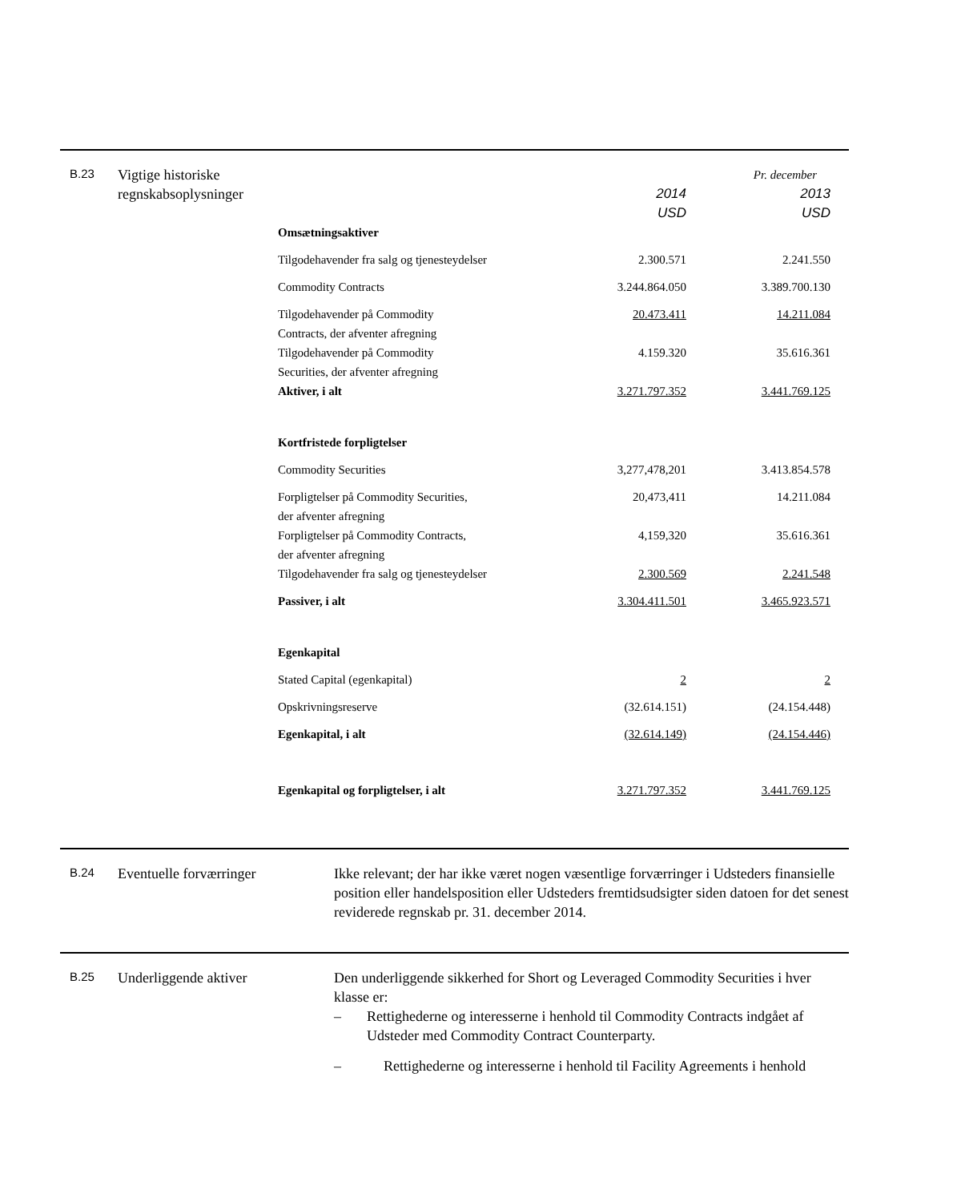B.23
Vigtige historiske regnskabsoplysninger
Pr. december
| | 2014 USD | 2013 USD |
| Omsætningsaktiver | | |
| Tilgodehavender fra salg og tjenesteydelser | 2.300.571 | 2.241.550 |
| Commodity Contracts | 3.244.864.050 | 3.389.700.130 |
| Tilgodehavender på Commodity Contracts, der afventer afregning | 20.473.411 | 14.211.084 |
| Tilgodehavender på Commodity Securities, der afventer afregning | 4.159.320 | 35.616.361 |
| Aktiver, i alt | 3.271.797.352 | 3.441.769.125 |
| Kortfristede forpligtelser | | |
| Commodity Securities | 3,277,478,201 | 3.413.854.578 |
| Forpligtelser på Commodity Securities, der afventer afregning | 20,473,411 | 14.211.084 |
| Forpligtelser på Commodity Contracts, der afventer afregning | 4,159,320 | 35.616.361 |
| Tilgodehavender fra salg og tjenesteydelser | 2.300.569 | 2.241.548 |
| Passiver, i alt | 3.304.411.501 | 3.465.923.571 |
| Egenkapital | | |
| Stated Capital (egenkapital) | 2 | 2 |
| Opskrivningsreserve | (32.614.151) | (24.154.448) |
| Egenkapital, i alt | (32.614.149) | (24.154.446) |
| Egenkapital og forpligtelser, i alt | 3.271.797.352 | 3.441.769.125 |
B.24
Eventuelle forværringer Ikke relevant; der har ikke været nogen væsentlige forværringer i Udsteders finansielle position eller handelsposition eller Udsteders fremtidsudsigter siden datoen for det senest reviderede regnskab pr. 31. december 2014.
B.25
Underliggende aktiver Den underliggende sikkerhed for Short og Leveraged Commodity Securities i hver klasse er:
– Rettighederne og interesserne i henhold til Commodity Contracts indgået af Udsteder med Commodity Contract Counterparty.
– Rettighederne og interesserne i henhold til Facility Agreements i henhold